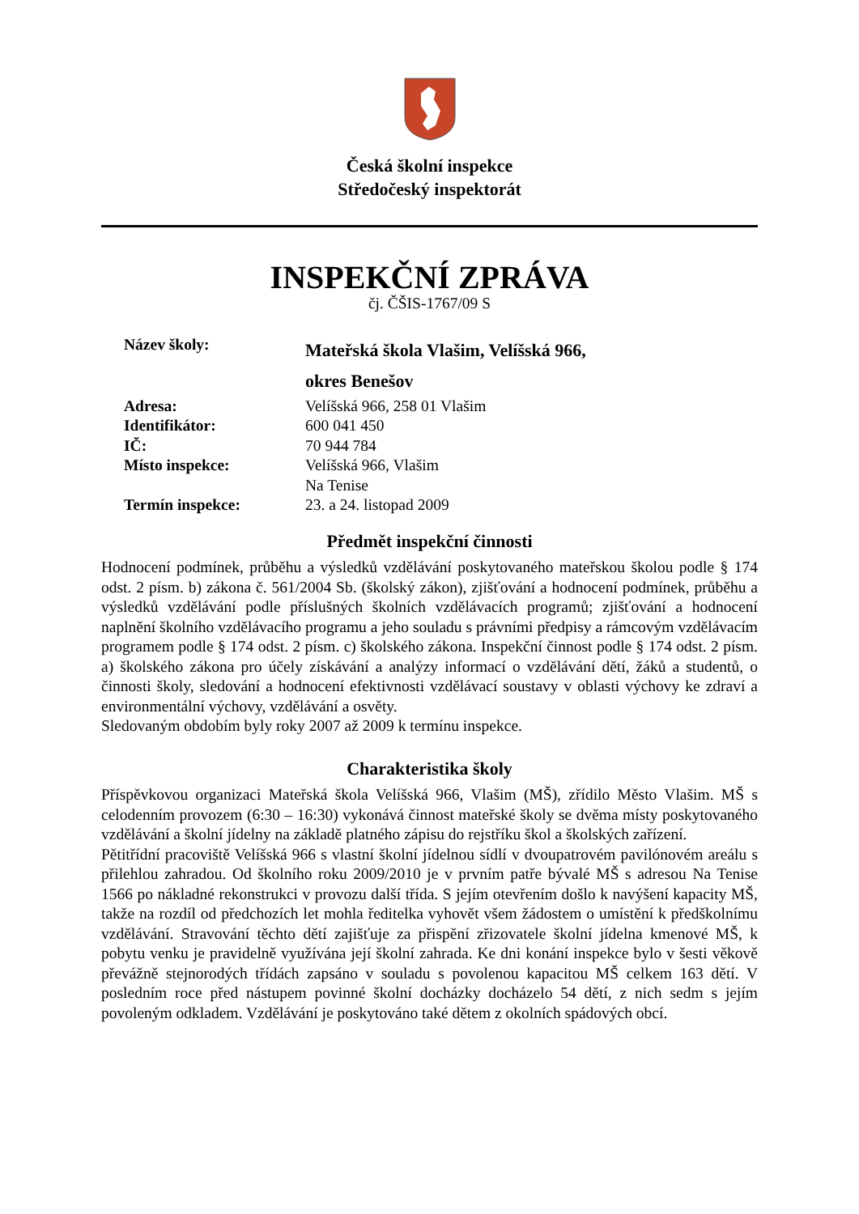Česká školní inspekce
Středočeský inspektorát
INSPEKČNÍ ZPRÁVA
čj. ČŠIS-1767/09 S
| Název školy: | Mateřská škola Vlašim, Velíšská 966, okres Benešov |
| Adresa: | Velíšská 966, 258 01 Vlašim |
| Identifikátor: | 600 041 450 |
| IČ: | 70 944 784 |
| Místo inspekce: | Velíšská 966, Vlašim Na Tenise |
| Termín inspekce: | 23. a 24. listopad 2009 |
Předmět inspekční činnosti
Hodnocení podmínek, průběhu a výsledků vzdělávání poskytovaného mateřskou školou podle § 174 odst. 2 písm. b) zákona č. 561/2004 Sb. (školský zákon), zjišťování a hodnocení podmínek, průběhu a výsledků vzdělávání podle příslušných školních vzdělávacích programů; zjišťování a hodnocení naplnění školního vzdělávacího programu a jeho souladu s právními předpisy a rámcovým vzdělávacím programem podle § 174 odst. 2 písm. c) školského zákona. Inspekční činnost podle § 174 odst. 2 písm. a) školského zákona pro účely získávání a analýzy informací o vzdělávání dětí, žáků a studentů, o činnosti školy, sledování a hodnocení efektivnosti vzdělávací soustavy v oblasti výchovy ke zdraví a environmentální výchovy, vzdělávání a osvěty.
Sledovaným obdobím byly roky 2007 až 2009 k termínu inspekce.
Charakteristika školy
Příspěvkovou organizaci Mateřská škola Velíšská 966, Vlašim (MŠ), zřídilo Město Vlašim. MŠ s celodenním provozem (6:30 – 16:30) vykonává činnost mateřské školy se dvěma místy poskytovaného vzdělávání a školní jídelny na základě platného zápisu do rejstříku škol a školských zařízení.
Pětitřídní pracoviště Velíšská 966 s vlastní školní jídelnou sídlí v dvoupatrovém pavilónovém areálu s přilehlou zahradou. Od školního roku 2009/2010 je v prvním patře bývalé MŠ s adresou Na Tenise 1566 po nákladné rekonstrukci v provozu další třída. S jejím otevřením došlo k navýšení kapacity MŠ, takže na rozdíl od předchozích let mohla ředitelka vyhovět všem žádostem o umístění k předškolnímu vzdělávání. Stravování těchto dětí zajišťuje za přispění zřizovatele školní jídelna kmenové MŠ, k pobytu venku je pravidelně využívána její školní zahrada. Ke dni konání inspekce bylo v šesti věkově převážně stejnorodých třídách zapsáno v souladu s povolenou kapacitou MŠ celkem 163 dětí. V posledním roce před nástupem povinné školní docházky docházelo 54 dětí, z nich sedm s jejím povoleným odkladem. Vzdělávání je poskytováno také dětem z okolních spádových obcí.